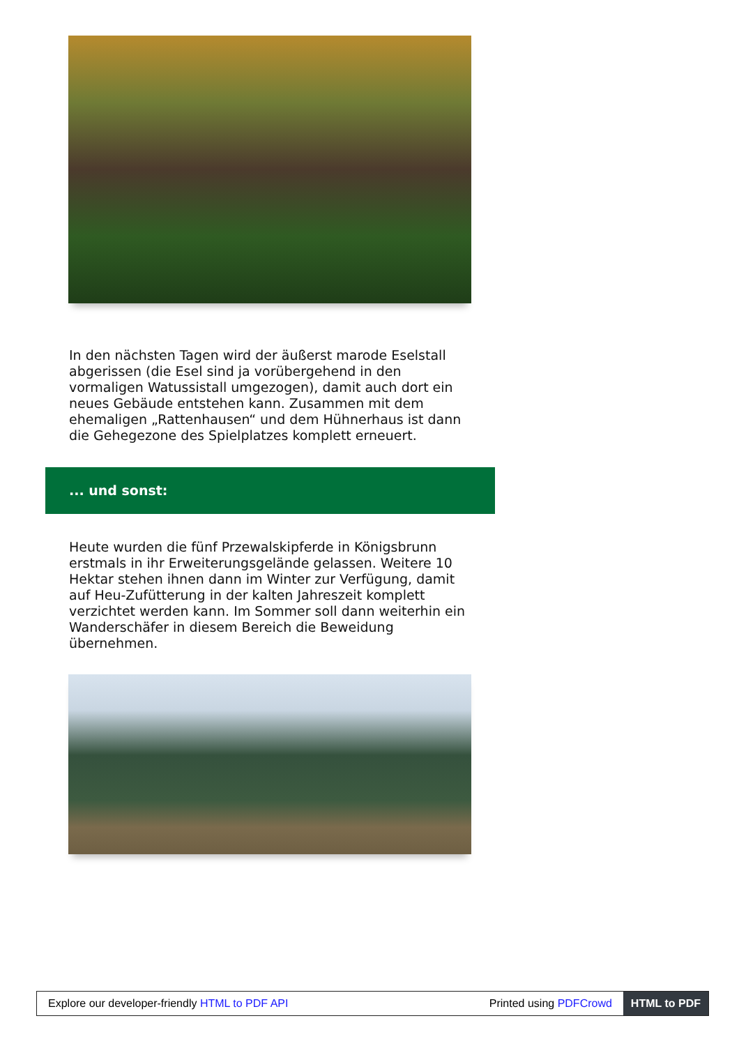In den nächsten Tagen wird der äußerst marode Eselstall abgerissen (die Esel sind ja vorübergehend in den vormaligen Watussistall umgezogen), damit auch dort ein neues Gebäude entstehen kann. Zusammen mit dem ehemaligen „Rattenhausen“ und dem Hühnerhaus ist dann die Gehegezone des Spielplatzes komplett erneuert.
... und sonst:
Heute wurden die fünf Przewalskipferde in Königsbrunn erstmals in ihr Erweiterungsgelände gelassen. Weitere 10 Hektar stehen ihnen dann im Winter zur Verfügung, damit auf Heu-Zufütterung in der kalten Jahreszeit komplett verzichtet werden kann. Im Sommer soll dann weiterhin ein Wanderschäfer in diesem Bereich die Beweidung übernehmen.
Explore our developer-friendly HTML to PDF API Printed using PDFCrowd HTML to PDF